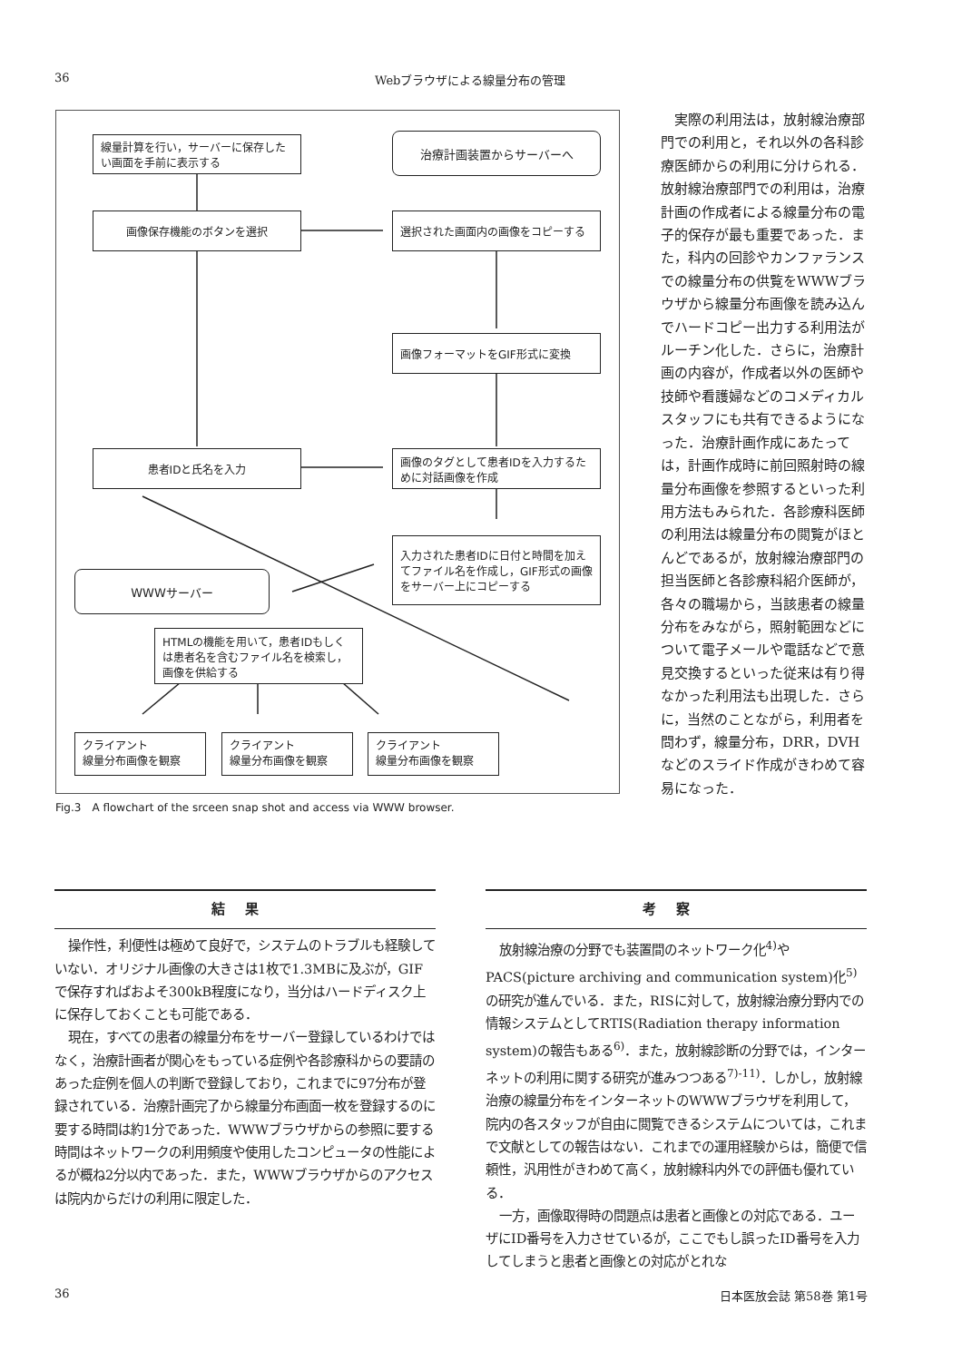36 Webブラウザによる線量分布の管理
線量計算を行い，サーバーに保存したい画面を手前に表示する
治療計画装置からサーバーへ
画像保存機能のボタンを選択 選択された画面内の画像をコピーする
画像フォーマットをGIF形式に変換
患者IDと氏名を入力
画像のタグとして患者IDを入力するために対話画像を作成
入力された患者IDに日付と時間を加えてファイル名を作成し，GIF形式の画像をサーバー上にコピーする
WWWサーバー
HTMLの機能を用いて，患者IDもしくは患者名を含むファイル名を検索し，画像を供給する
クライアント
線量分布画像を観察
クライアント
線量分布画像を観察
クライアント
線量分布画像を観察
Fig.3　A flowchart of the srceen snap shot and access via WWW browser.
実際の利用法は，放射線治療部門での利用と，それ以外の各科診療医師からの利用に分けられる．放射線治療部門での利用は，治療計画の作成者による線量分布の電子的保存が最も重要であった．また，科内の回診やカンファランスでの線量分布の供覧をWWWブラウザから線量分布画像を読み込んでハードコピー出力する利用法がルーチン化した．さらに，治療計画の内容が，作成者以外の医師や技師や看護婦などのコメディカルスタッフにも共有できるようになった．治療計画作成にあたっては，計画作成時に前回照射時の線量分布画像を参照するといった利用方法もみられた．各診療科医師の利用法は線量分布の閲覧がほとんどであるが，放射線治療部門の担当医師と各診療科紹介医師が，各々の職場から，当該患者の線量分布をみながら，照射範囲などについて電子メールや電話などで意見交換するといった従来は有り得なかった利用法も出現した．さらに，当然のことながら，利用者を問わず，線量分布，DRR，DVHなどのスライド作成がきわめて容易になった．
結果
操作性，利便性は極めて良好で，システムのトラブルも経験していない．オリジナル画像の大きさは1枚で1.3MBに及ぶが，GIFで保存すればおよそ300kB程度になり，当分はハードディスク上に保存しておくことも可能である．
現在，すべての患者の線量分布をサーバー登録しているわけではなく，治療計画者が関心をもっている症例や各診療科からの要請のあった症例を個人の判断で登録しており，これまでに97分布が登録されている．治療計画完了から線量分布画面一枚を登録するのに要する時間は約1分であった．WWWブラウザからの参照に要する時間はネットワークの利用頻度や使用したコンピュータの性能によるが概ね2分以内であった．また，WWWブラウザからのアクセスは院内からだけの利用に限定した．
考察
放射線治療の分野でも装置間のネットワーク化<sup>4)</sup>やPACS(picture archiving and communication system)化<sup>5)</sup>の研究が進んでいる．また，RISに対して，放射線治療分野内での情報システムとしてRTIS(Radiation therapy information system)の報告もある<sup>6)</sup>．また，放射線診断の分野では，インターネットの利用に関する研究が進みつつある<sup>7)-11)</sup>．しかし，放射線治療の線量分布をインターネットのWWWブラウザを利用して，院内の各スタッフが自由に閲覧できるシステムについては，これまで文献としての報告はない．これまでの運用経験からは，簡便で信頼性，汎用性がきわめて高く，放射線科内外での評価も優れている．
一方，画像取得時の問題点は患者と画像との対応である．ユーザにID番号を入力させているが，ここでもし誤ったID番号を入力してしまうと患者と画像との対応がとれな
36 日本医放会誌 第58巻 第1号